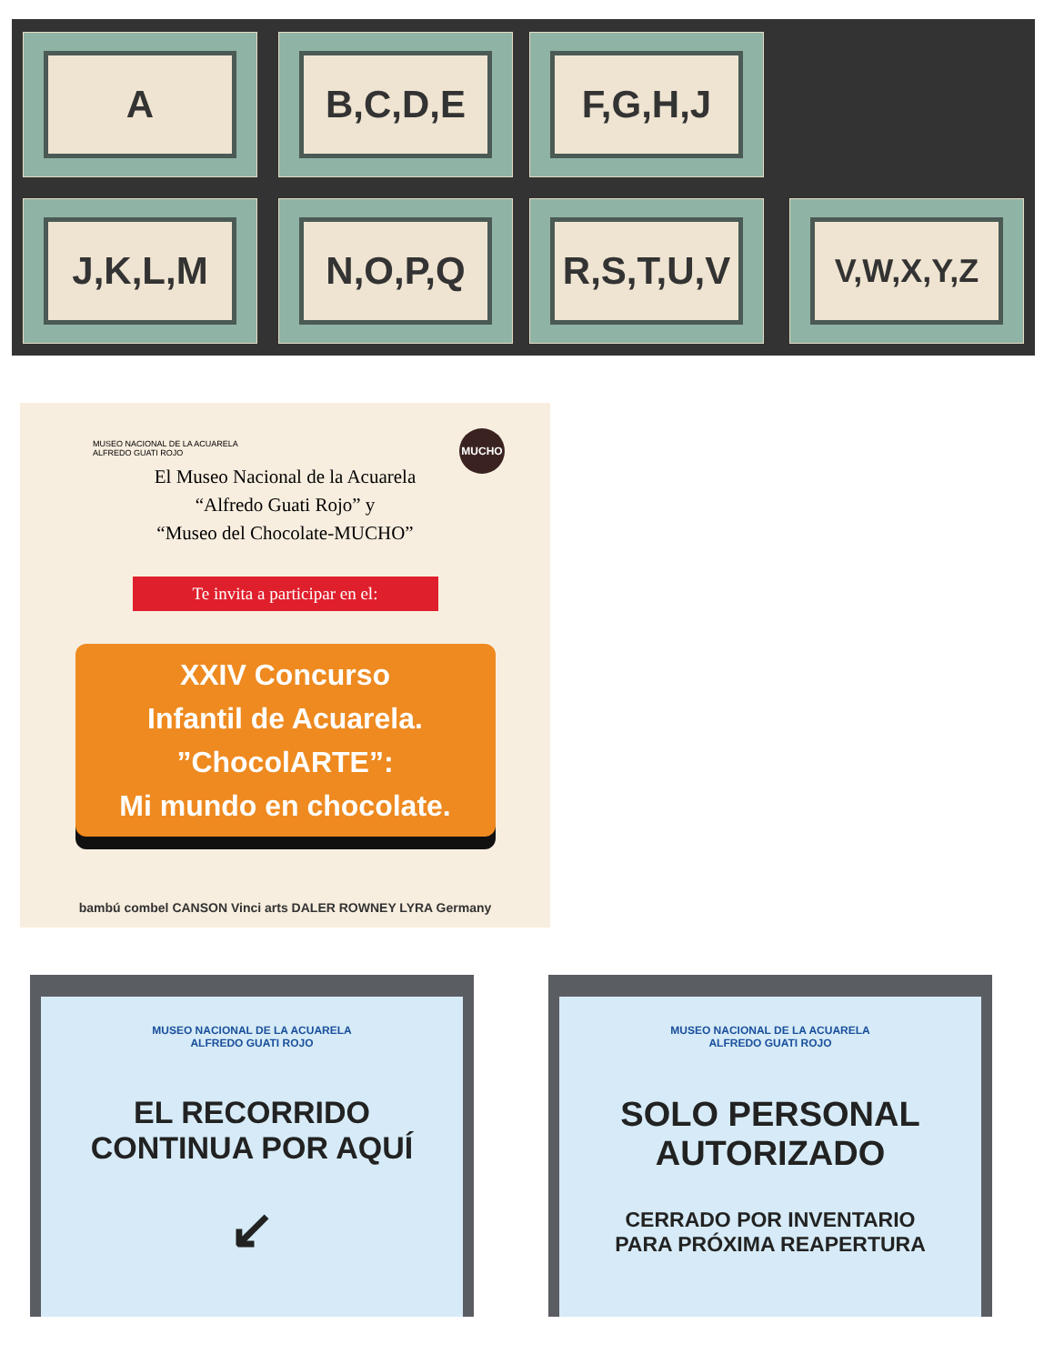A B,C,D,E F,G,H,J
J,K,L,M N,O,P,Q R,S,T,U,V V,W,X,Y,Z
MUSEO NACIONAL DE LA ACUARELA
ALFREDO GUATI ROJO
MUCHO
El Museo Nacional de la Acuarela
“Alfredo Guati Rojo” y
“Museo del Chocolate-MUCHO”
Te invita a participar en el:
XXIV Concurso
Infantil de Acuarela.
”ChocolARTE”:
Mi mundo en chocolate.
bambú combel CANSON Vinci arts DALER ROWNEY LYRA Germany
MUSEO NACIONAL DE LA ACUARELA
ALFREDO GUATI ROJO
EL RECORRIDO
CONTINUA POR AQUÍ
↙
MUSEO NACIONAL DE LA ACUARELA
ALFREDO GUATI ROJO
SOLO PERSONAL
AUTORIZADO
CERRADO POR INVENTARIO
PARA PRÓXIMA REAPERTURA